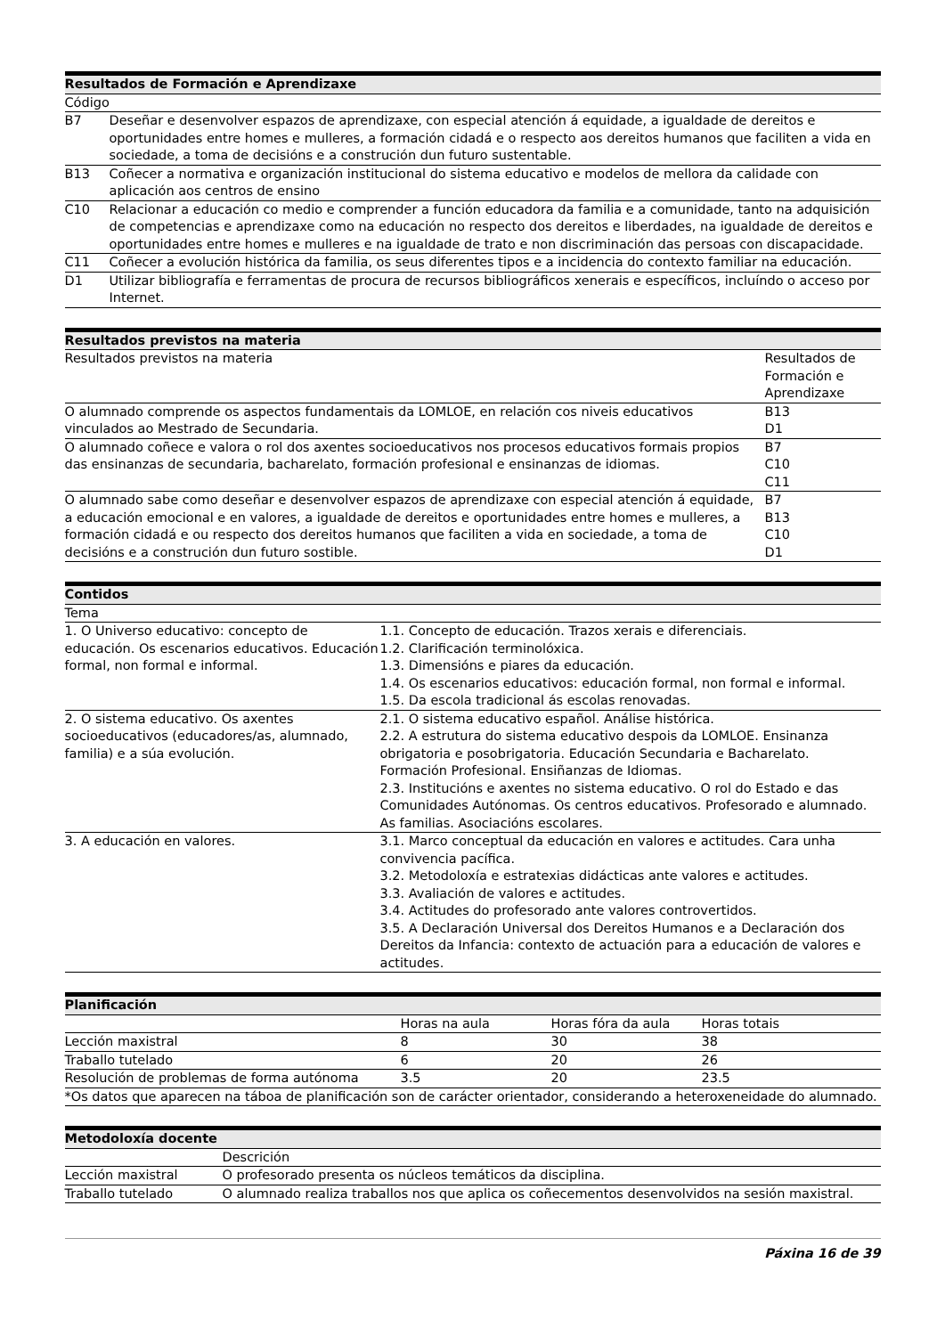| Resultados de Formación e Aprendizaxe | |
| --- | --- |
| Código | |
| B7 | Deseñar e desenvolver espazos de aprendizaxe, con especial atención á equidade, a igualdade de dereitos e oportunidades entre homes e mulleres, a formación cidadá e o respecto aos dereitos humanos que faciliten a vida en sociedade, a toma de decisións e a construción dun futuro sustentable. |
| B13 | Coñecer a normativa e organización institucional do sistema educativo e modelos de mellora da calidade con aplicación aos centros de ensino |
| C10 | Relacionar a educación co medio e comprender a función educadora da familia e a comunidade, tanto na adquisición de competencias e aprendizaxe como na educación no respecto dos dereitos e liberdades, na igualdade de dereitos e oportunidades entre homes e mulleres e na igualdade de trato e non discriminación das persoas con discapacidade. |
| C11 | Coñecer a evolución histórica da familia, os seus diferentes tipos e a incidencia do contexto familiar na educación. |
| D1 | Utilizar bibliografía e ferramentas de procura de recursos bibliográficos xenerais e específicos, incluíndo o acceso por Internet. |
| Resultados previstos na materia | |
| --- | --- |
| Resultados previstos na materia | Resultados de Formación e Aprendizaxe |
| O alumnado comprende os aspectos fundamentais da LOMLOE, en relación cos niveis educativos vinculados ao Mestrado de Secundaria. | B13 D1 |
| O alumnado coñece e valora o rol dos axentes socioeducativos nos procesos educativos formais propios das ensinanzas de secundaria, bacharelato, formación profesional e ensinanzas de idiomas. | B7 C10 C11 |
| O alumnado sabe como deseñar e desenvolver espazos de aprendizaxe con especial atención á equidade, a educación emocional e en valores, a igualdade de dereitos e oportunidades entre homes e mulleres, a formación cidadá e ou respecto dos dereitos humanos que faciliten a vida en sociedade, a toma de decisións e a construción dun futuro sostible. | B7 B13 C10 D1 |
| Contidos | |
| --- | --- |
| Tema | |
| 1. O Universo educativo: concepto de educación. Os escenarios educativos. Educación formal, non formal e informal. | 1.1. Concepto de educación. Trazos xerais e diferenciais. 1.2. Clarificación terminolóxica. 1.3. Dimensións e piares da educación. 1.4. Os escenarios educativos: educación formal, non formal e informal. 1.5. Da escola tradicional ás escolas renovadas. |
| 2. O sistema educativo. Os axentes socioeducativos (educadores/as, alumnado, familia) e a súa evolución. | 2.1. O sistema educativo español. Análise histórica. 2.2. A estrutura do sistema educativo despois da LOMLOE. Ensinanza obrigatoria e posobrigatoria. Educación Secundaria e Bacharelato. Formación Profesional. Ensiñanzas de Idiomas. 2.3. Institucións e axentes no sistema educativo. O rol do Estado e das Comunidades Autónomas. Os centros educativos. Profesorado e alumnado. As familias. Asociacións escolares. |
| 3. A educación en valores. | 3.1. Marco conceptual da educación en valores e actitudes. Cara unha convivencia pacífica. 3.2. Metodoloxía e estratexias didácticas ante valores e actitudes. 3.3. Avaliación de valores e actitudes. 3.4. Actitudes do profesorado ante valores controvertidos. 3.5. A Declaración Universal dos Dereitos Humanos e a Declaración dos Dereitos da Infancia: contexto de actuación para a educación de valores e actitudes. |
| Planificación | | | |
| --- | --- | --- | --- |
| | Horas na aula | Horas fóra da aula | Horas totais |
| Lección maxistral | 8 | 30 | 38 |
| Traballo tutelado | 6 | 20 | 26 |
| Resolución de problemas de forma autónoma | 3.5 | 20 | 23.5 |
| *Os datos que aparecen na táboa de planificación son de carácter orientador, considerando a heteroxeneidade do alumnado. | | | |
| Metodoloxía docente | |
| --- | --- |
| | Descrición |
| Lección maxistral | O profesorado presenta os núcleos temáticos da disciplina. |
| Traballo tutelado | O alumnado realiza traballos nos que aplica os coñecementos desenvolvidos na sesión maxistral. |
Páxina 16 de 39